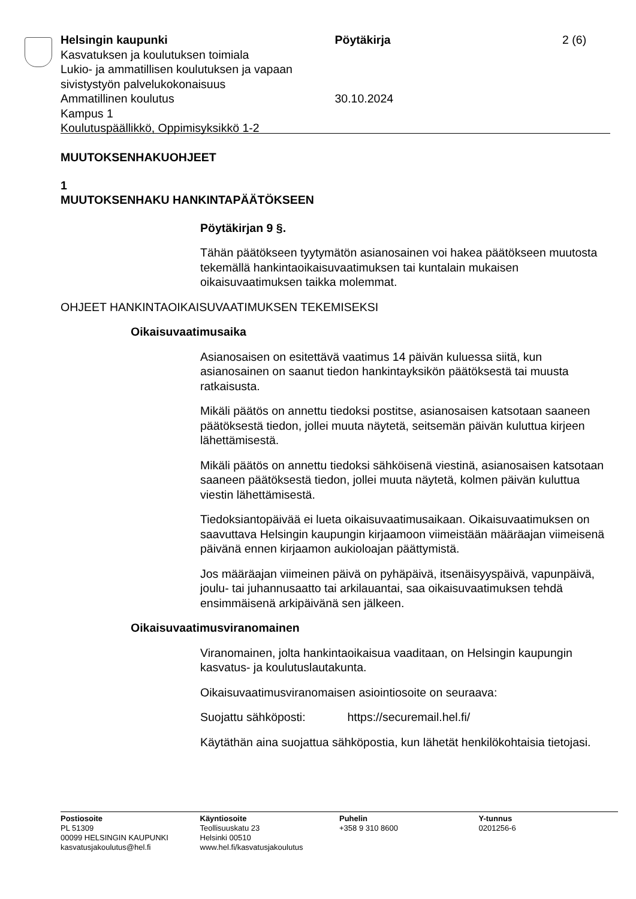Helsingin kaupunki
Kasvatuksen ja koulutuksen toimiala
Lukio- ja ammatillisen koulutuksen ja vapaan sivistystyön palvelukokonaisuus
Ammatillinen koulutus
Kampus 1
Koulutuspäällikkö, Oppimisyksikkö 1-2
Pöytäkirja
30.10.2024
2 (6)
MUUTOKSENHAKUOHJEET
1
MUUTOKSENHAKU HANKINTAPÄÄTÖKSEEN
Pöytäkirjan 9 §.
Tähän päätökseen tyytymätön asianosainen voi hakea päätökseen muutosta tekemällä hankintaoikaisuvaatimuksen tai kuntalain mukaisen oikaisuvaatimuksen taikka molemmat.
OHJEET HANKINTAOIKAISUVAATIMUKSEN TEKEMISEKSI
Oikaisuvaatimusaika
Asianosaisen on esitettävä vaatimus 14 päivän kuluessa siitä, kun asianosainen on saanut tiedon hankintayksikön päätöksestä tai muusta ratkaisusta.
Mikäli päätös on annettu tiedoksi postitse, asianosaisen katsotaan saaneen päätöksestä tiedon, jollei muuta näytetä, seitsemän päivän kuluttua kirjeen lähettämisestä.
Mikäli päätös on annettu tiedoksi sähköisenä viestinä, asianosaisen katsotaan saaneen päätöksestä tiedon, jollei muuta näytetä, kolmen päivän kuluttua viestin lähettämisestä.
Tiedoksiantopäivää ei lueta oikaisuvaatimusaikaan. Oikaisuvaatimuksen on saavuttava Helsingin kaupungin kirjaamoon viimeistään määräajan viimeisenä päivänä ennen kirjaamon aukioloajan päättymistä.
Jos määräajan viimeinen päivä on pyhäpäivä, itsenäisyyspäivä, vapunpäivä, joulu- tai juhannusaatto tai arkilauantai, saa oikaisuvaatimuksen tehdä ensimmäisenä arkipäivänä sen jälkeen.
Oikaisuvaatimusviranomainen
Viranomainen, jolta hankintaoikaisua vaaditaan, on Helsingin kaupungin kasvatus- ja koulutuslautakunta.
Oikaisuvaatimusviranomaisen asiointiosoite on seuraava:
Suojattu sähköposti: https://securemail.hel.fi/
Käytäthän aina suojattua sähköpostia, kun lähetät henkilökohtaisia tietojasi.
Postiosoite
PL 51309
00099 HELSINGIN KAUPUNKI
kasvatusjakoulutus@hel.fi
Käyntiosoite
Teollisuuskatu 23
Helsinki 00510
www.hel.fi/kasvatusjakoulutus
Puhelin
+358 9 310 8600
Y-tunnus
0201256-6